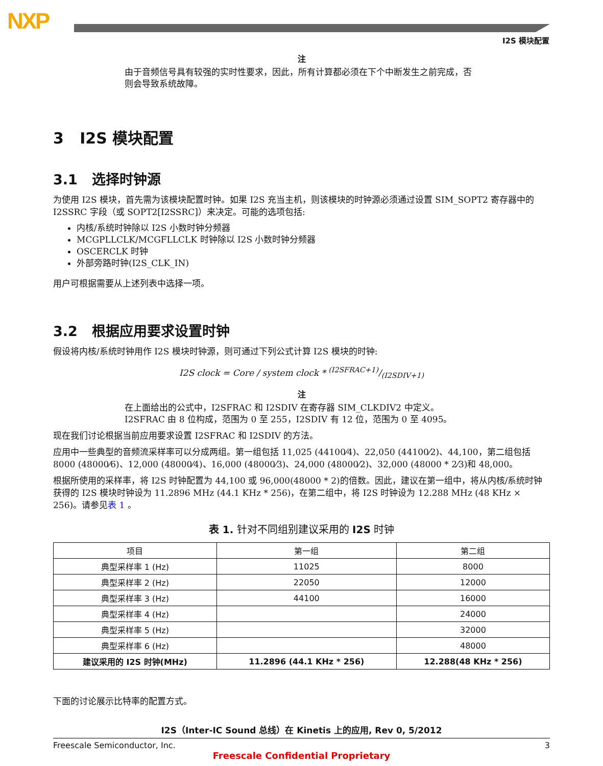NXP
I2S 模块配置
注
由于音频信号具有较强的实时性要求，因此，所有计算都必须在下个中断发生之前完成，否则会导致系统故障。
3 I2S 模块配置
3.1 选择时钟源
为使用 I2S 模块，首先需为该模块配置时钟。如果 I2S 充当主机，则该模块的时钟源必须通过设置 SIM_SOPT2 寄存器中的 I2SSRC 字段（或 SOPT2[I2SSRC]）来决定。可能的选项包括:
内核/系统时钟除以 I2S 小数时钟分频器
MCGPLLCLK/MCGFLLCLK 时钟除以 I2S 小数时钟分频器
OSCERCLK 时钟
外部旁路时钟(I2S_CLK_IN)
用户可根据需要从上述列表中选择一项。
3.2 根据应用要求设置时钟
假设将内核/系统时钟用作 I2S 模块时钟源，则可通过下列公式计算 I2S 模块的时钟:
I2S clock = Core / system clock * (I2SFRAC+1)/(I2SDIV+1)
注
在上面给出的公式中，I2SFRAC 和 I2SDIV 在寄存器 SIM_CLKDIV2 中定义。I2SFRAC 由 8 位构成，范围为 0 至 255，I2SDIV 有 12 位，范围为 0 至 4095。
现在我们讨论根据当前应用要求设置 I2SFRAC 和 I2SDIV 的方法。
应用中一些典型的音频流采样率可以分成两组。第一组包括 11,025 (44100⁄4)、22,050 (44100⁄2)、44,100，第二组包括 8000 (48000⁄6)、12,000 (48000⁄4)、16,000 (48000⁄3)、24,000 (48000⁄2)、32,000 (48000 * 2⁄3)和 48,000。
根据所使用的采样率，将 I2S 时钟配置为 44,100 或 96,000(48000 * 2)的倍数。因此，建议在第一组中，将从内核/系统时钟获得的 I2S 模块时钟设为 11.2896 MHz (44.1 KHz * 256)，在第二组中，将 I2S 时钟设为 12.288 MHz (48 KHz × 256)。请参见表 1 。
表 1. 针对不同组别建议采用的 I2S 时钟
| 项目 | 第一组 | 第二组 |
| --- | --- | --- |
| 典型采样率 1 (Hz) | 11025 | 8000 |
| 典型采样率 2 (Hz) | 22050 | 12000 |
| 典型采样率 3 (Hz) | 44100 | 16000 |
| 典型采样率 4 (Hz) | | 24000 |
| 典型采样率 5 (Hz) | | 32000 |
| 典型采样率 6 (Hz) | | 48000 |
| 建议采用的 I2S 时钟(MHz) | 11.2896 (44.1 KHz * 256) | 12.288(48 KHz * 256) |
下面的讨论展示比特率的配置方式。
I2S（Inter-IC Sound 总线）在 Kinetis 上的应用, Rev 0, 5/2012
Freescale Semiconductor, Inc. 3
Freescale Confidential Proprietary